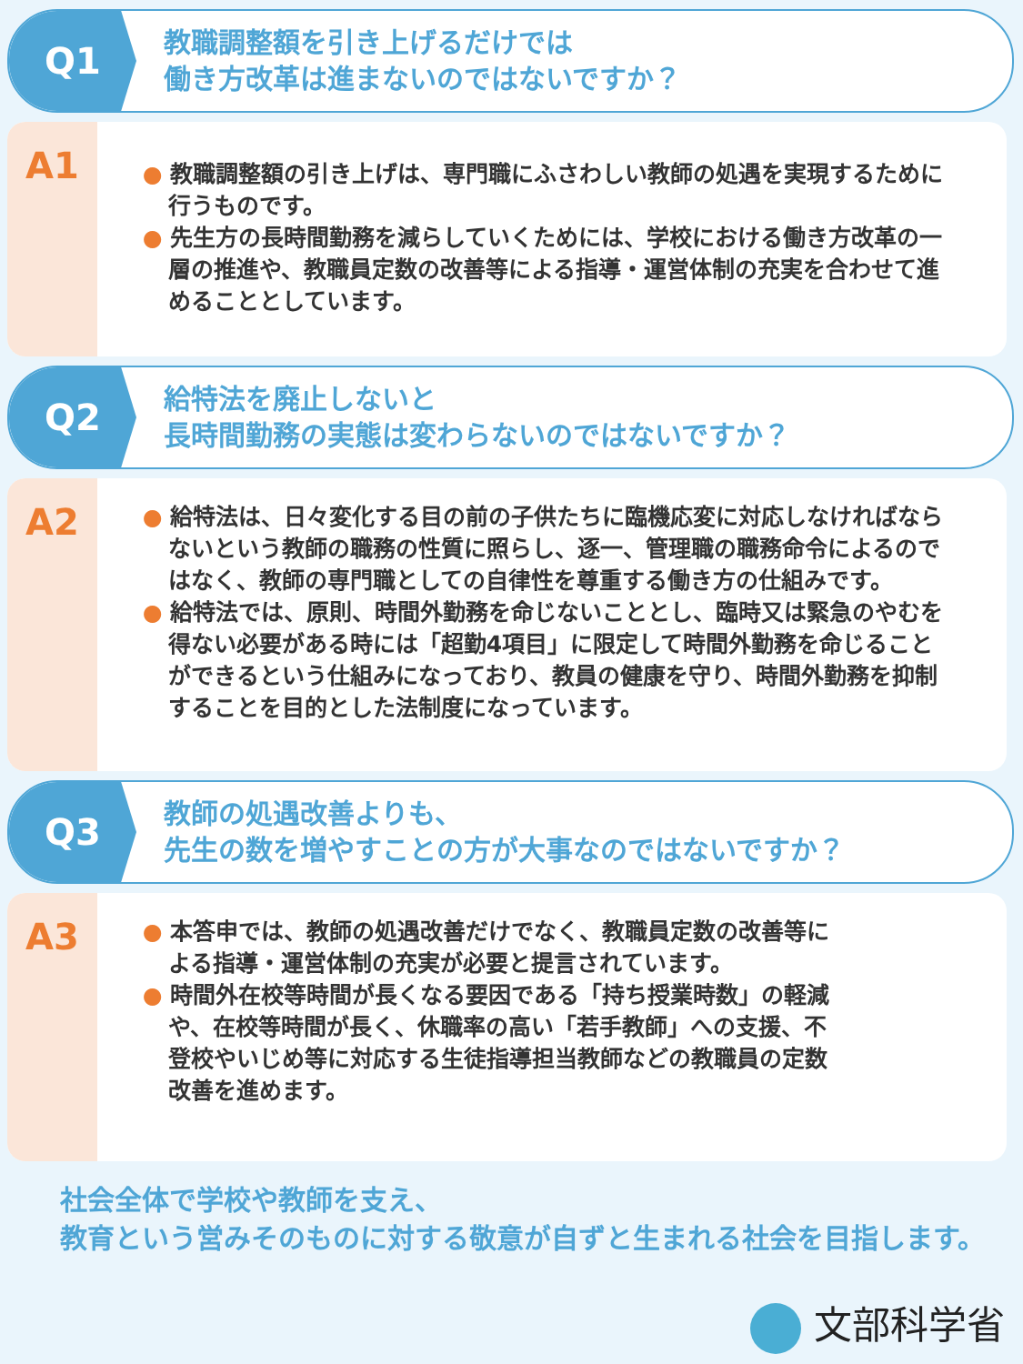Q1
教職調整額を引き上げるだけでは
働き方改革は進まないのではないですか？
A1
● 教職調整額の引き上げは、専門職にふさわしい教師の処遇を実現するために行うものです。
● 先生方の長時間勤務を減らしていくためには、学校における働き方改革の一層の推進や、教職員定数の改善等による指導・運営体制の充実を合わせて進めることとしています。
Q2
給特法を廃止しないと
長時間勤務の実態は変わらないのではないですか？
A2
● 給特法は、日々変化する目の前の子供たちに臨機応変に対応しなければならないという教師の職務の性質に照らし、逐一、管理職の職務命令によるのではなく、教師の専門職としての自律性を尊重する働き方の仕組みです。
● 給特法では、原則、時間外勤務を命じないこととし、臨時又は緊急のやむを得ない必要がある時には「超勤4項目」に限定して時間外勤務を命じることができるという仕組みになっており、教員の健康を守り、時間外勤務を抑制することを目的とした法制度になっています。
Q3
教師の処遇改善よりも、
先生の数を増やすことの方が大事なのではないですか？
A3
● 本答申では、教師の処遇改善だけでなく、教職員定数の改善等による指導・運営体制の充実が必要と提言されています。
● 時間外在校等時間が長くなる要因である「持ち授業時数」の軽減や、在校等時間が長く、休職率の高い「若手教師」への支援、不登校やいじめ等に対応する生徒指導担当教師などの教職員の定数改善を進めます。
社会全体で学校や教師を支え、
教育という営みそのものに対する敬意が自ずと生まれる社会を目指します。
文部科学省